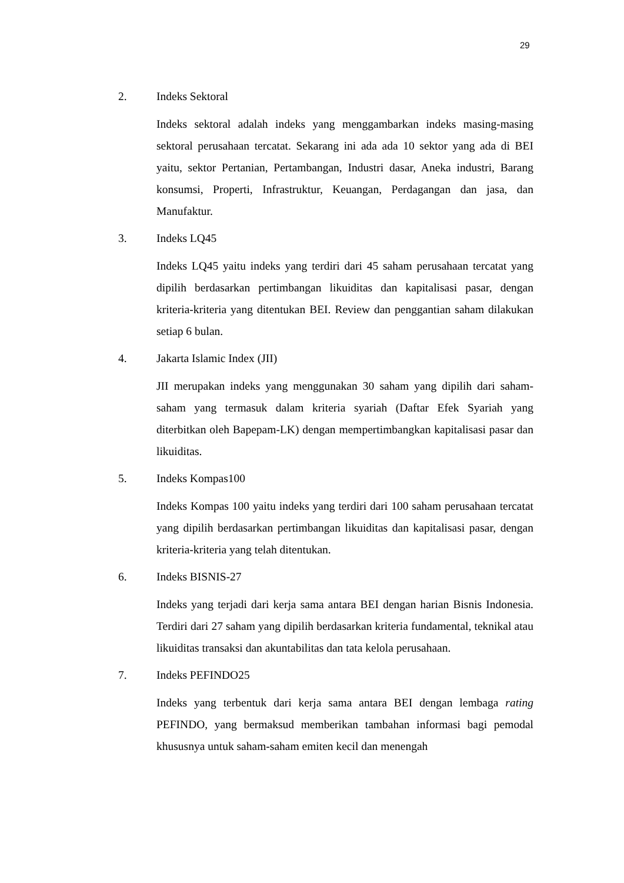29
2. Indeks Sektoral
Indeks sektoral adalah indeks yang menggambarkan indeks masing-masing sektoral perusahaan tercatat. Sekarang ini ada ada 10 sektor yang ada di BEI yaitu, sektor Pertanian, Pertambangan, Industri dasar, Aneka industri, Barang konsumsi, Properti, Infrastruktur, Keuangan, Perdagangan dan jasa, dan Manufaktur.
3. Indeks LQ45
Indeks LQ45 yaitu indeks yang terdiri dari 45 saham perusahaan tercatat yang dipilih berdasarkan pertimbangan likuiditas dan kapitalisasi pasar, dengan kriteria-kriteria yang ditentukan BEI. Review dan penggantian saham dilakukan setiap 6 bulan.
4. Jakarta Islamic Index (JII)
JII merupakan indeks yang menggunakan 30 saham yang dipilih dari saham-saham yang termasuk dalam kriteria syariah (Daftar Efek Syariah yang diterbitkan oleh Bapepam-LK) dengan mempertimbangkan kapitalisasi pasar dan likuiditas.
5. Indeks Kompas100
Indeks Kompas 100 yaitu indeks yang terdiri dari 100 saham perusahaan tercatat yang dipilih berdasarkan pertimbangan likuiditas dan kapitalisasi pasar, dengan kriteria-kriteria yang telah ditentukan.
6. Indeks BISNIS-27
Indeks yang terjadi dari kerja sama antara BEI dengan harian Bisnis Indonesia. Terdiri dari 27 saham yang dipilih berdasarkan kriteria fundamental, teknikal atau likuiditas transaksi dan akuntabilitas dan tata kelola perusahaan.
7. Indeks PEFINDO25
Indeks yang terbentuk dari kerja sama antara BEI dengan lembaga rating PEFINDO, yang bermaksud memberikan tambahan informasi bagi pemodal khususnya untuk saham-saham emiten kecil dan menengah